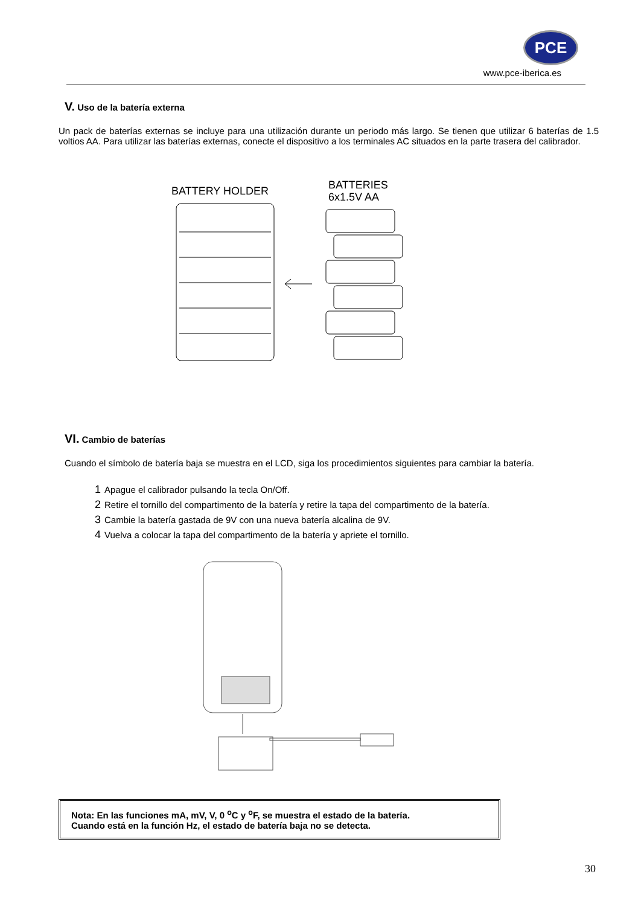PCE
www.pce-iberica.es
V. Uso de la batería externa
Un pack de baterías externas se incluye para una utilización durante un periodo más largo. Se tienen que utilizar 6 baterías de 1.5 voltios AA. Para utilizar las baterías externas, conecte el dispositivo a los terminales AC situados en la parte trasera del calibrador.
BATTERY HOLDER
BATTERIES
6x1.5V AA
VI. Cambio de baterías
Cuando el símbolo de batería baja se muestra en el LCD, siga los procedimientos siguientes para cambiar la batería.
1 Apague el calibrador pulsando la tecla On/Off.
2 Retire el tornillo del compartimento de la batería y retire la tapa del compartimento de la batería.
3 Cambie la batería gastada de 9V con una nueva batería alcalina de 9V.
4 Vuelva a colocar la tapa del compartimento de la batería y apriete el tornillo.
Nota: En las funciones mA, mV, V, 0 <sup>o</sup>C y <sup>o</sup>F, se muestra el estado de la batería.
Cuando está en la función Hz, el estado de batería baja no se detecta.
30